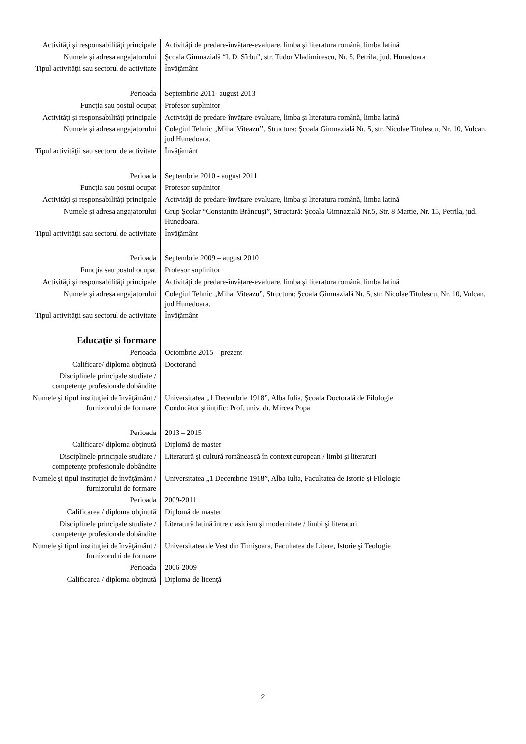| Activităţi şi responsabilităţi principale | Activități de predare-învățare-evaluare, limba și literatura română, limba latină |
| Numele şi adresa angajatorului | Şcoala Gimnazială “I. D. Sîrbu”, str. Tudor Vladimirescu, Nr. 5, Petrila, jud. Hunedoara |
| Tipul activităţii sau sectorul de activitate | Învăţământ |
| Perioada | Septembrie 2011- august 2013 |
| Funcţia sau postul ocupat | Profesor suplinitor |
| Activităţi şi responsabilităţi principale | Activități de predare-învățare-evaluare, limba și literatura română, limba latină |
| Numele şi adresa angajatorului | Colegiul Tehnic „Mihai Viteazu’’, Structura: Şcoala Gimnazială Nr. 5, str. Nicolae Titulescu, Nr. 10, Vulcan, jud Hunedoara. |
| Tipul activităţii sau sectorul de activitate | Învăţământ |
| Perioada | Septembrie 2010 - august 2011 |
| Funcţia sau postul ocupat | Profesor suplinitor |
| Activităţi şi responsabilităţi principale | Activități de predare-învățare-evaluare, limba și literatura română, limba latină |
| Numele şi adresa angajatorului | Grup Şcolar “Constantin Brâncuşi”, Structură: Şcoala Gimnazială Nr.5, Str. 8 Martie, Nr. 15, Petrila, jud. Hunedoara. |
| Tipul activităţii sau sectorul de activitate | Învăţământ |
| Perioada | Septembrie 2009 – august 2010 |
| Funcţia sau postul ocupat | Profesor suplinitor |
| Activităţi şi responsabilităţi principale | Activități de predare-învățare-evaluare, limba și literatura română, limba latină |
| Numele şi adresa angajatorului | Colegiul Tehnic „Mihai Viteazu”, Structura: Şcoala Gimnazială Nr. 5, str. Nicolae Titulescu, Nr. 10, Vulcan, jud Hunedoara. |
| Tipul activităţii sau sectorul de activitate | Învăţământ |
| Educaţie şi formare | |
| Perioada | Octombrie 2015 – prezent |
| Calificare/ diploma obţinută | Doctorand |
| Disciplinele principale studiate / competenţe profesionale dobândite | |
| Numele şi tipul instituţiei de învăţământ / furnizorului de formare | Universitatea „1 Decembrie 1918”, Alba Iulia, Școala Doctorală de Filologie Conducător științific: Prof. univ. dr. Mircea Popa |
| Perioada | 2013 – 2015 |
| Calificare/ diploma obţinută | Diplomă de master |
| Disciplinele principale studiate / competenţe profesionale dobândite | Literatură și cultură românească în context european / limbi și literaturi |
| Numele şi tipul instituţiei de învăţământ / furnizorului de formare | Universitatea „1 Decembrie 1918”, Alba Iulia, Facultatea de Istorie și Filologie |
| Perioada | 2009-2011 |
| Calificarea / diploma obţinută | Diplomă de master |
| Disciplinele principale studiate / competenţe profesionale dobândite | Literatură latină între clasicism şi modernitate / limbi şi literaturi |
| Numele şi tipul instituţiei de învăţământ / furnizorului de formare | Universitatea de Vest din Timişoara, Facultatea de Litere, Istorie şi Teologie |
| Perioada | 2006-2009 |
| Calificarea / diploma obţinută | Diploma de licenţă |
2